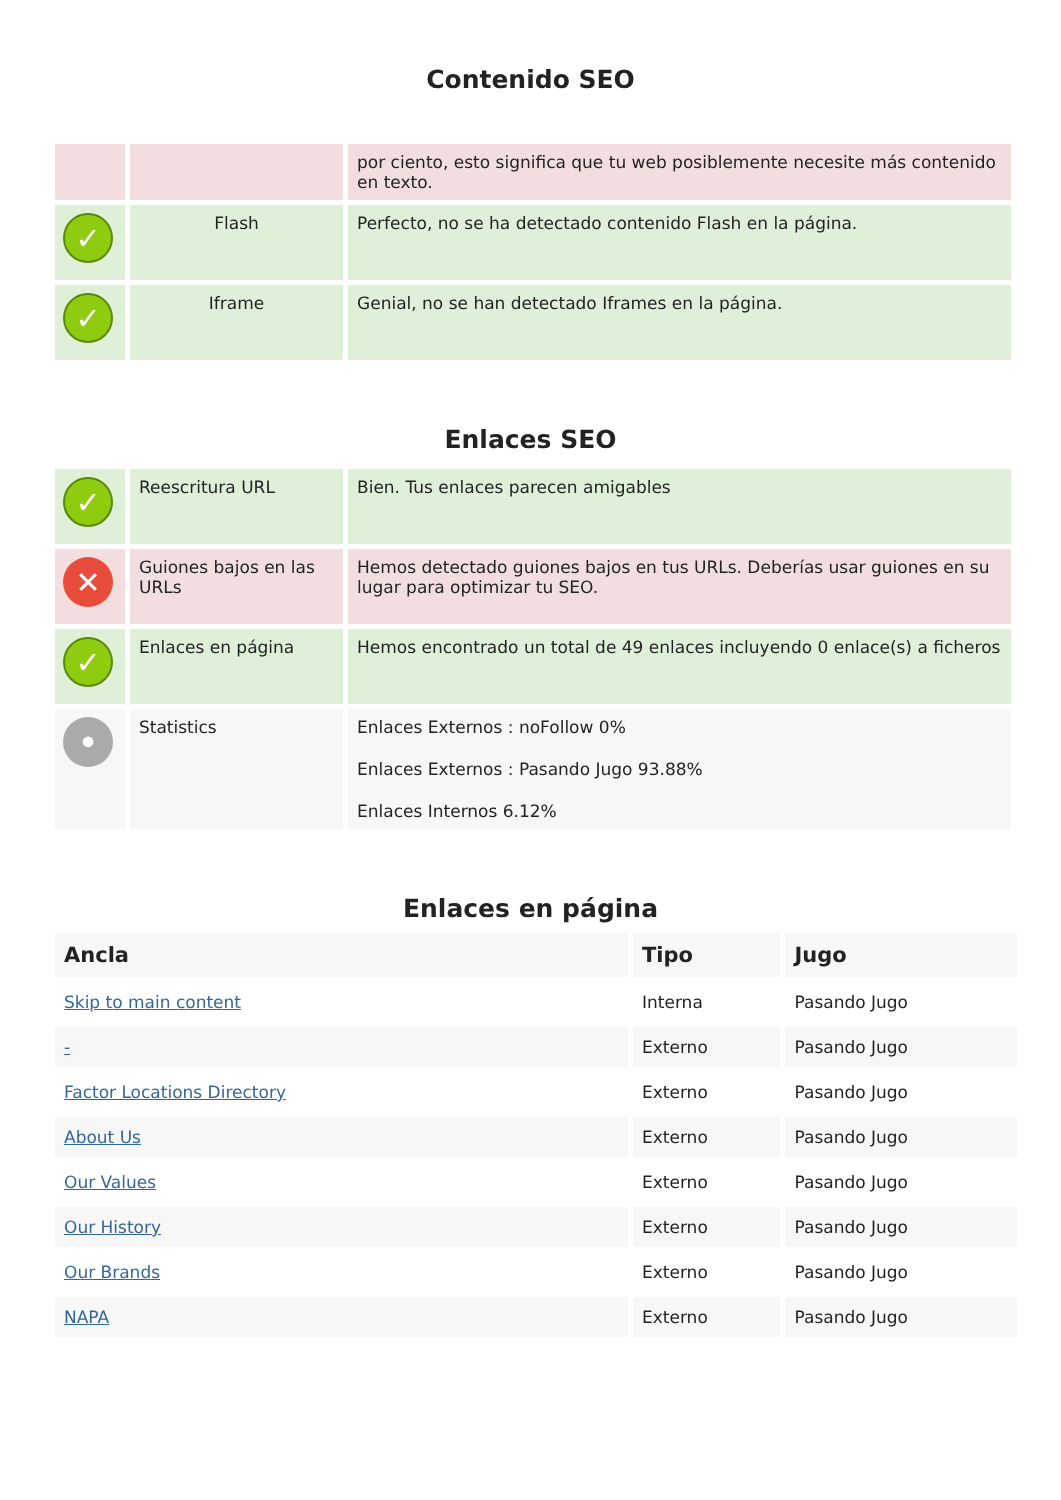Contenido SEO
| | | por ciento, esto significa que tu web posiblemente necesite más contenido en texto. |
| ✓ | Flash | Perfecto, no se ha detectado contenido Flash en la página. |
| ✓ | Iframe | Genial, no se han detectado Iframes en la página. |
Enlaces SEO
| ✓ | Reescritura URL | Bien. Tus enlaces parecen amigables |
| ✕ | Guiones bajos en las URLs | Hemos detectado guiones bajos en tus URLs. Deberías usar guiones en su lugar para optimizar tu SEO. |
| ✓ | Enlaces en página | Hemos encontrado un total de 49 enlaces incluyendo 0 enlace(s) a ficheros |
| • | Statistics | Enlaces Externos : noFollow 0% Enlaces Externos : Pasando Jugo 93.88% Enlaces Internos 6.12% |
Enlaces en página
| Ancla | Tipo | Jugo |
| --- | --- | --- |
| Skip to main content | Interna | Pasando Jugo |
| - | Externo | Pasando Jugo |
| Factor Locations Directory | Externo | Pasando Jugo |
| About Us | Externo | Pasando Jugo |
| Our Values | Externo | Pasando Jugo |
| Our History | Externo | Pasando Jugo |
| Our Brands | Externo | Pasando Jugo |
| NAPA | Externo | Pasando Jugo |